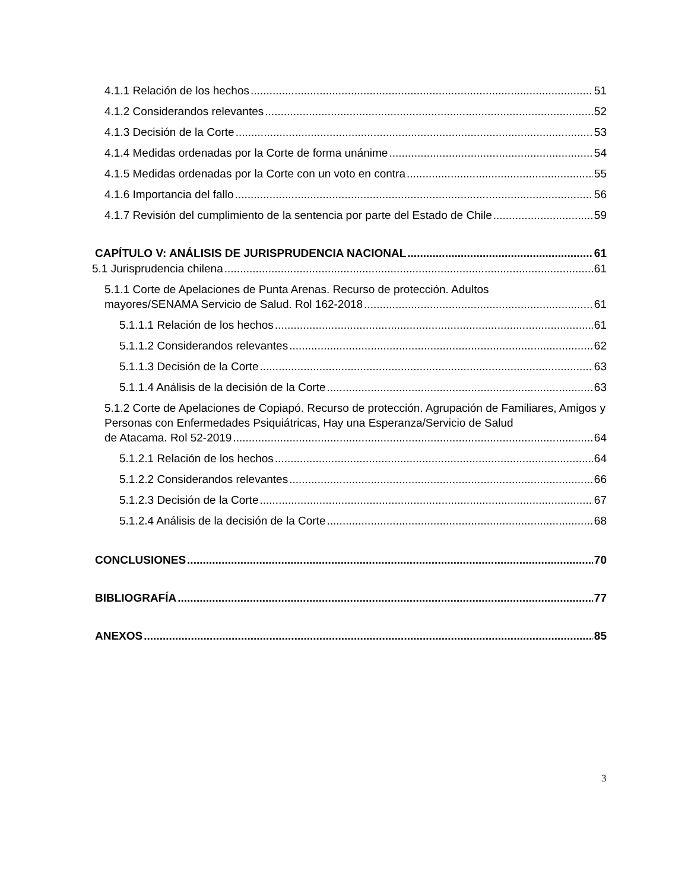4.1.1 Relación de los hechos 51
4.1.2 Considerandos relevantes 52
4.1.3 Decisión de la Corte 53
4.1.4 Medidas ordenadas por la Corte de forma unánime 54
4.1.5 Medidas ordenadas por la Corte con un voto en contra 55
4.1.6 Importancia del fallo 56
4.1.7 Revisión del cumplimiento de la sentencia por parte del Estado de Chile 59
CAPÍTULO V: ANÁLISIS DE JURISPRUDENCIA NACIONAL 61
5.1 Jurisprudencia chilena 61
5.1.1 Corte de Apelaciones de Punta Arenas. Recurso de protección. Adultos
mayores/SENAMA Servicio de Salud. Rol 162-2018 61
5.1.1.1 Relación de los hechos 61
5.1.1.2 Considerandos relevantes 62
5.1.1.3 Decisión de la Corte 63
5.1.1.4 Análisis de la decisión de la Corte 63
5.1.2 Corte de Apelaciones de Copiapó. Recurso de protección. Agrupación de Familiares, Amigos y Personas con Enfermedades Psiquiátricas, Hay una Esperanza/Servicio de Salud
de Atacama. Rol 52-2019 64
5.1.2.1 Relación de los hechos 64
5.1.2.2 Considerandos relevantes 66
5.1.2.3 Decisión de la Corte 67
5.1.2.4 Análisis de la decisión de la Corte 68
CONCLUSIONES 70
BIBLIOGRAFÍA 77
ANEXOS 85
3